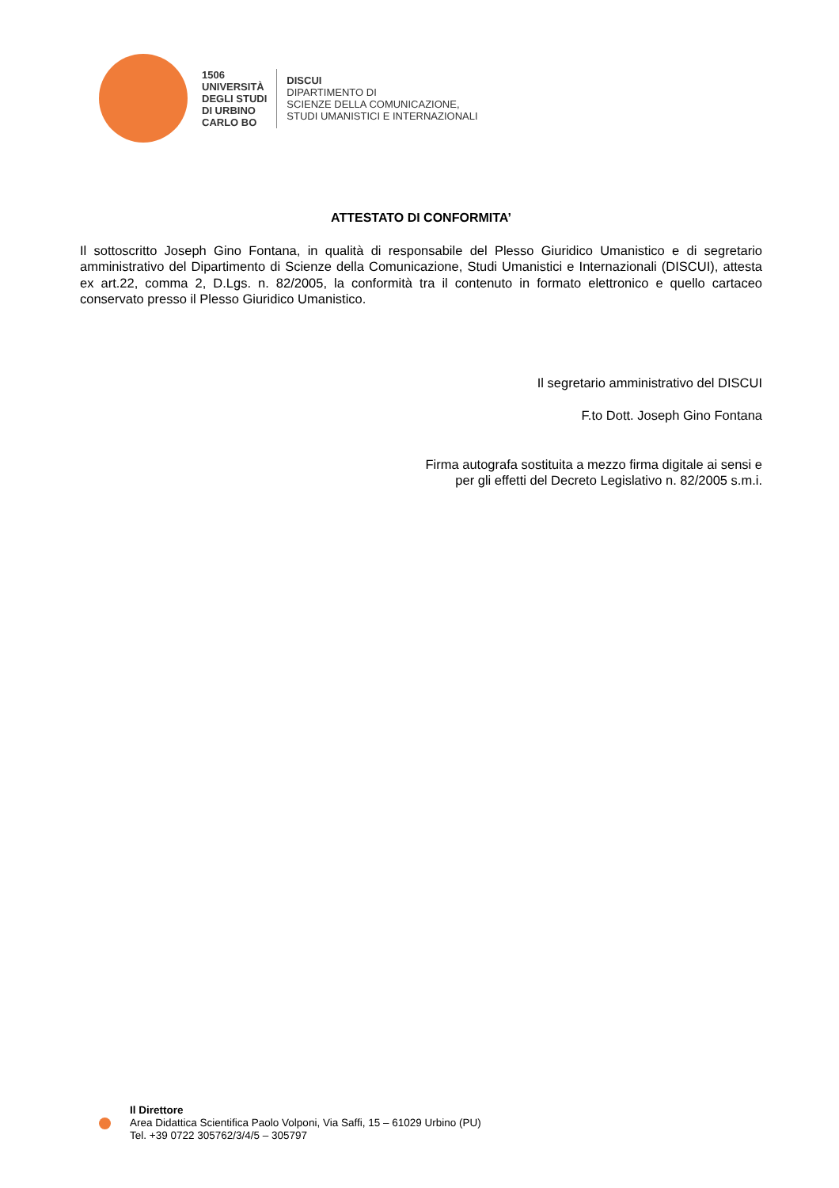1506
UNIVERSITÀ
DEGLI STUDI
DI URBINO
CARLO BO
DISCUI
DIPARTIMENTO DI
SCIENZE DELLA COMUNICAZIONE,
STUDI UMANISTICI E INTERNAZIONALI
ATTESTATO DI CONFORMITA’
Il sottoscritto Joseph Gino Fontana, in qualità di responsabile del Plesso Giuridico Umanistico e di segretario amministrativo del Dipartimento di Scienze della Comunicazione, Studi Umanistici e Internazionali (DISCUI), attesta ex art.22, comma 2, D.Lgs. n. 82/2005, la conformità tra il contenuto in formato elettronico e quello cartaceo conservato presso il Plesso Giuridico Umanistico.
Il segretario amministrativo del DISCUI
F.to Dott. Joseph Gino Fontana
Firma autografa sostituita a mezzo firma digitale ai sensi e
per gli effetti del Decreto Legislativo n. 82/2005 s.m.i.
Il Direttore
Area Didattica Scientifica Paolo Volponi, Via Saffi, 15 – 61029 Urbino (PU)
Tel. +39 0722 305762/3/4/5 – 305797